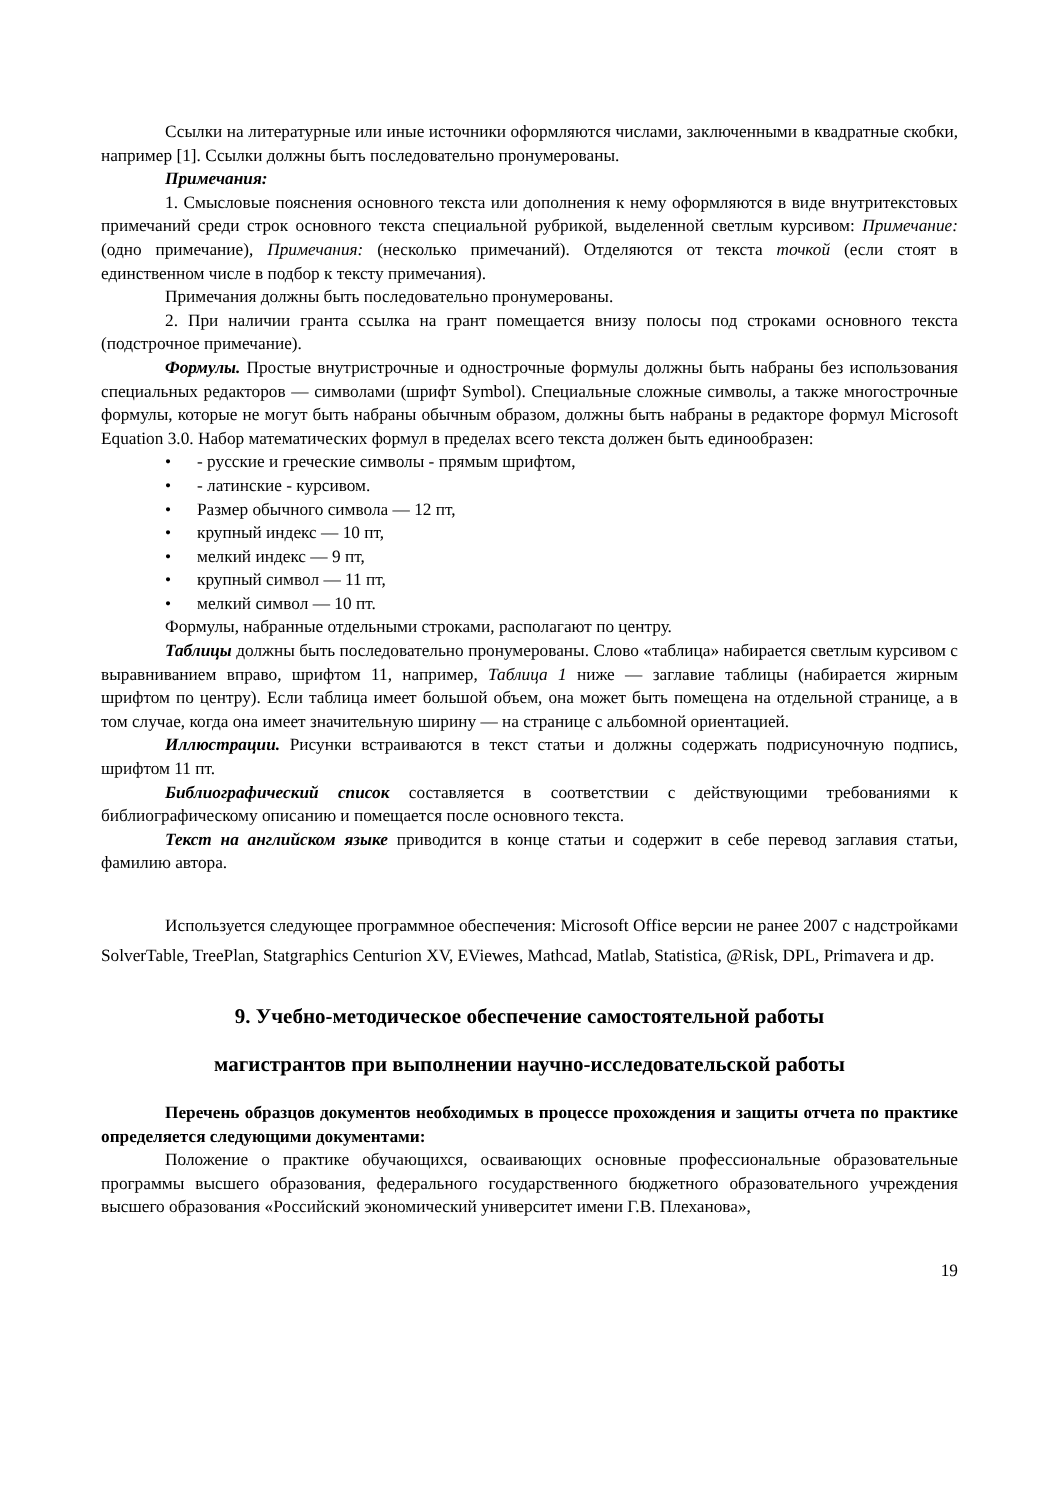Ссылки на литературные или иные источники оформляются числами, заключенными в квадратные скобки, например [1]. Ссылки должны быть последовательно пронумерованы.
Примечания:
1. Смысловые пояснения основного текста или дополнения к нему оформляются в виде внутритекстовых примечаний среди строк основного текста специальной рубрикой, выделенной светлым курсивом: Примечание: (одно примечание), Примечания: (несколько примечаний). Отделяются от текста точкой (если стоят в единственном числе в подбор к тексту примечания).
Примечания должны быть последовательно пронумерованы.
2. При наличии гранта ссылка на грант помещается внизу полосы под строками основного текста (подстрочное примечание).
Формулы. Простые внутристрочные и однострочные формулы должны быть набраны без использования специальных редакторов — символами (шрифт Symbol). Специальные сложные символы, а также многострочные формулы, которые не могут быть набраны обычным образом, должны быть набраны в редакторе формул Microsoft Equation 3.0. Набор математических формул в пределах всего текста должен быть единообразен:
• - русские и греческие символы - прямым шрифтом,
• - латинские - курсивом.
• Размер обычного символа — 12 пт,
• крупный индекс — 10 пт,
• мелкий индекс — 9 пт,
• крупный символ — 11 пт,
• мелкий символ — 10 пт.
Формулы, набранные отдельными строками, располагают по центру.
Таблицы должны быть последовательно пронумерованы. Слово «таблица» набирается светлым курсивом с выравниванием вправо, шрифтом 11, например, Таблица 1 ниже — заглавие таблицы (набирается жирным шрифтом по центру). Если таблица имеет большой объем, она может быть помещена на отдельной странице, а в том случае, когда она имеет значительную ширину — на странице с альбомной ориентацией.
Иллюстрации. Рисунки встраиваются в текст статьи и должны содержать подрисуночную подпись, шрифтом 11 пт.
Библиографический список составляется в соответствии с действующими требованиями к библиографическому описанию и помещается после основного текста.
Текст на английском языке приводится в конце статьи и содержит в себе перевод заглавия статьи, фамилию автора.
Используется следующее программное обеспечения: Microsoft Office версии не ранее 2007 с надстройками SolverTable, TreePlan, Statgraphics Centurion XV, EViewes, Mathcad, Matlab, Statistica, @Risk, DPL, Primavera и др.
9. Учебно-методическое обеспечение самостоятельной работы
магистрантов при выполнении научно-исследовательской работы
Перечень образцов документов необходимых в процессе прохождения и защиты отчета по практике определяется следующими документами:
Положение о практике обучающихся, осваивающих основные профессиональные образовательные программы высшего образования, федерального государственного бюджетного образовательного учреждения высшего образования «Российский экономический университет имени Г.В. Плеханова»,
19